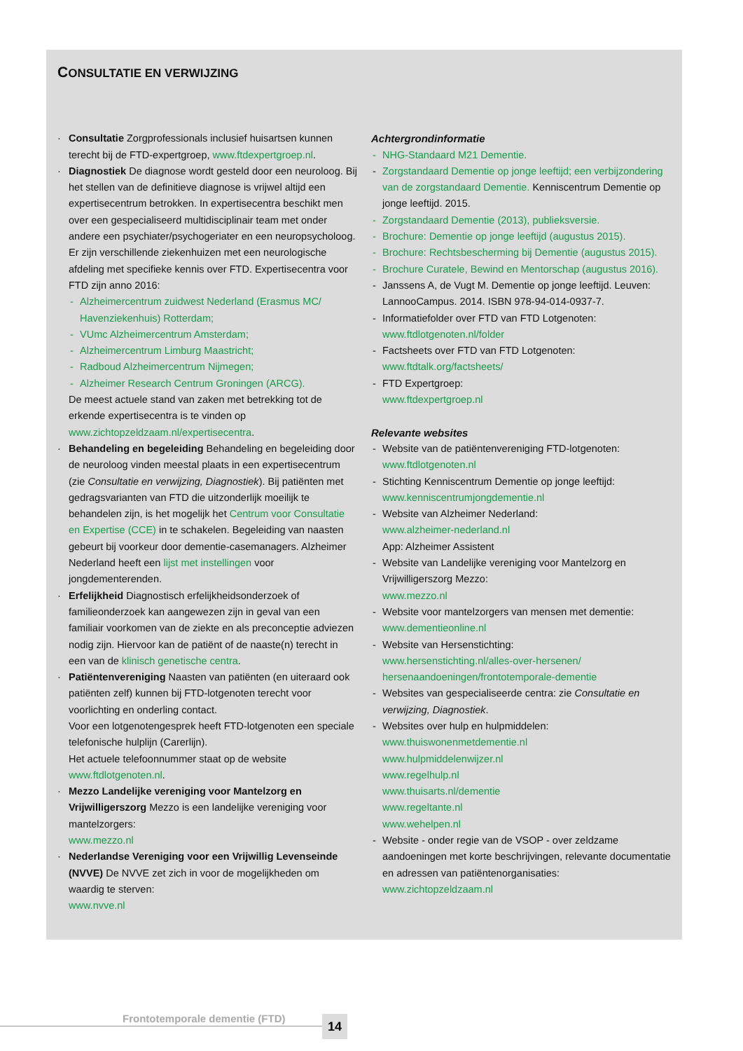CONSULTATIE EN VERWIJZING
Consultatie Zorgprofessionals inclusief huisartsen kunnen terecht bij de FTD-expertgroep, www.ftdexpertgroep.nl.
Diagnostiek De diagnose wordt gesteld door een neuroloog. Bij het stellen van de definitieve diagnose is vrijwel altijd een expertisecentrum betrokken. In expertisecentra beschikt men over een gespecialiseerd multidisciplinair team met onder andere een psychiater/psychogeriater en een neuropsycholoog. Er zijn verschillende ziekenhuizen met een neurologische afdeling met specifieke kennis over FTD. Expertisecentra voor FTD zijn anno 2016:
Alzheimercentrum zuidwest Nederland (Erasmus MC/ Havenziekenhuis) Rotterdam;
VUmc Alzheimercentrum Amsterdam;
Alzheimercentrum Limburg Maastricht;
Radboud Alzheimercentrum Nijmegen;
Alzheimer Research Centrum Groningen (ARCG).
De meest actuele stand van zaken met betrekking tot de erkende expertisecentra is te vinden op www.zichtopzeldzaam.nl/expertisecentra.
Behandeling en begeleiding Behandeling en begeleiding door de neuroloog vinden meestal plaats in een expertisecentrum (zie Consultatie en verwijzing, Diagnostiek). Bij patiënten met gedragsvarianten van FTD die uitzonderlijk moeilijk te behandelen zijn, is het mogelijk het Centrum voor Consultatie en Expertise (CCE) in te schakelen. Begeleiding van naasten gebeurt bij voorkeur door dementie-casemanagers. Alzheimer Nederland heeft een lijst met instellingen voor jongdementerenden.
Erfelijkheid Diagnostisch erfelijkheidsonderzoek of familieonderzoek kan aangewezen zijn in geval van een familiair voorkomen van de ziekte en als preconceptie adviezen nodig zijn. Hiervoor kan de patiënt of de naaste(n) terecht in een van de klinisch genetische centra.
Patiëntenvereniging Naasten van patiënten (en uiteraard ook patiënten zelf) kunnen bij FTD-lotgenoten terecht voor voorlichting en onderling contact.
Voor een lotgenotengesprek heeft FTD-lotgenoten een speciale telefonische hulplijn (Carerlijn).
Het actuele telefoonnummer staat op de website www.ftdlotgenoten.nl.
Mezzo Landelijke vereniging voor Mantelzorg en Vrijwilligerszorg Mezzo is een landelijke vereniging voor mantelzorgers:
www.mezzo.nl
Nederlandse Vereniging voor een Vrijwillig Levenseinde (NVVE) De NVVE zet zich in voor de mogelijkheden om waardig te sterven:
www.nvve.nl
Achtergrondinformatie
NHG-Standaard M21 Dementie.
Zorgstandaard Dementie op jonge leeftijd; een verbijzondering van de zorgstandaard Dementie. Kenniscentrum Dementie op jonge leeftijd. 2015.
Zorgstandaard Dementie (2013), publieksversie.
Brochure: Dementie op jonge leeftijd (augustus 2015).
Brochure: Rechtsbescherming bij Dementie (augustus 2015).
Brochure Curatele, Bewind en Mentorschap (augustus 2016).
Janssens A, de Vugt M. Dementie op jonge leeftijd. Leuven: LannooCampus. 2014. ISBN 978-94-014-0937-7.
Informatiefolder over FTD van FTD Lotgenoten: www.ftdlotgenoten.nl/folder
Factsheets over FTD van FTD Lotgenoten: www.ftdtalk.org/factsheets/
FTD Expertgroep:
www.ftdexpertgroep.nl
Relevante websites
Website van de patiëntenvereniging FTD-lotgenoten: www.ftdlotgenoten.nl
Stichting Kenniscentrum Dementie op jonge leeftijd: www.kenniscentrumjongdementie.nl
Website van Alzheimer Nederland:
www.alzheimer-nederland.nl
App: Alzheimer Assistent
Website van Landelijke vereniging voor Mantelzorg en Vrijwilligerszorg Mezzo:
www.mezzo.nl
Website voor mantelzorgers van mensen met dementie: www.dementieonline.nl
Website van Hersenstichting:
www.hersenstichting.nl/alles-over-hersenen/ hersenaandoeningen/frontotemporale-dementie
Websites van gespecialiseerde centra: zie Consultatie en verwijzing, Diagnostiek.
Websites over hulp en hulpmiddelen:
www.thuiswonenmetdementie.nl
www.hulpmiddelenwijzer.nl
www.regelhulp.nl
www.thuisarts.nl/dementie
www.regeltante.nl
www.wehelpen.nl
Website - onder regie van de VSOP - over zeldzame aandoeningen met korte beschrijvingen, relevante documentatie en adressen van patiëntenorganisaties: www.zichtopzeldzaam.nl
Frontotemporale dementie (FTD) 14